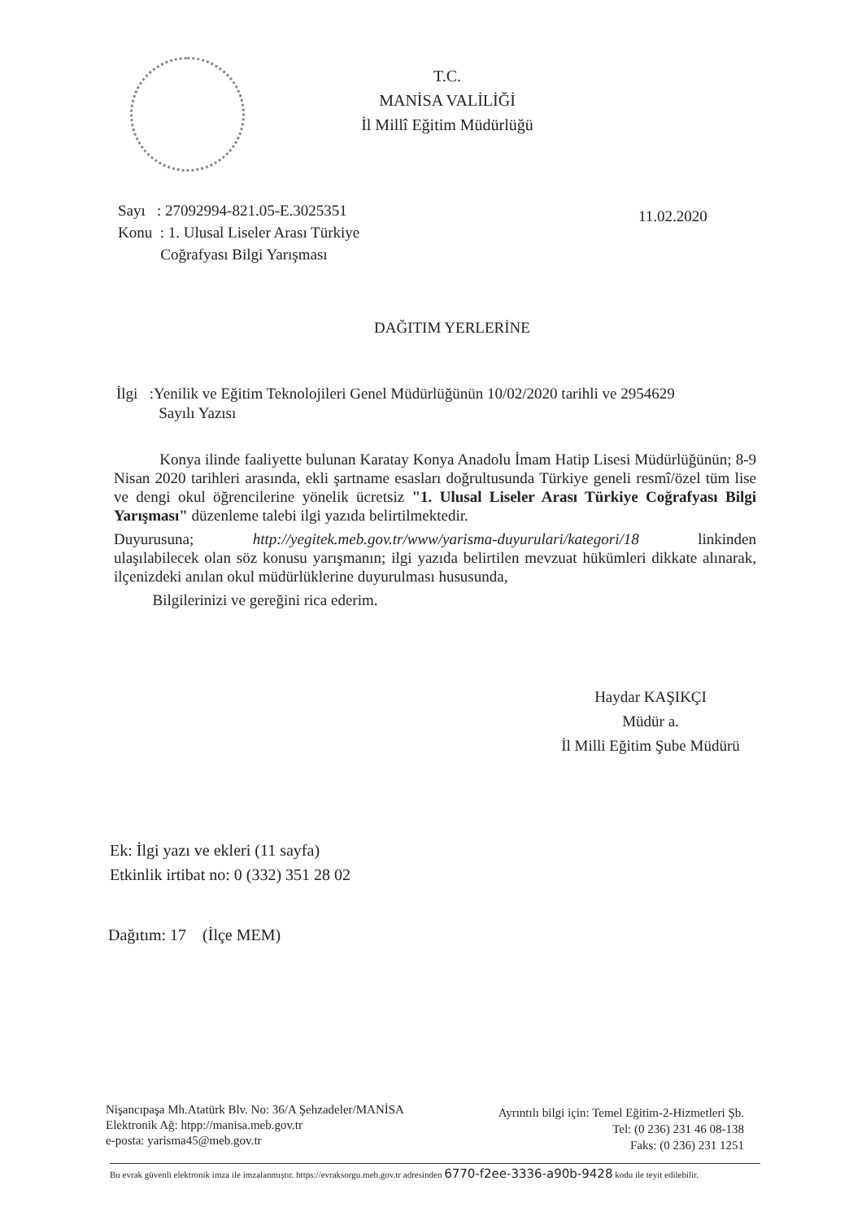T.C.
MANİSA VALİLİĞİ
İl Millî Eğitim Müdürlüğü
Sayı : 27092994-821.05-E.3025351
Konu : 1. Ulusal Liseler Arası Türkiye
Coğrafyası Bilgi Yarışması
11.02.2020
DAĞITIM YERLERİNE
İlgi :Yenilik ve Eğitim Teknolojileri Genel Müdürlüğünün 10/02/2020 tarihli ve 2954629
Sayılı Yazısı
Konya ilinde faaliyette bulunan Karatay Konya Anadolu İmam Hatip Lisesi Müdürlüğünün; 8-9 Nisan 2020 tarihleri arasında, ekli şartname esasları doğrultusunda Türkiye geneli resmî/özel tüm lise ve dengi okul öğrencilerine yönelik ücretsiz "1. Ulusal Liseler Arası Türkiye Coğrafyası Bilgi Yarışması" düzenleme talebi ilgi yazıda belirtilmektedir.
Duyurusuna; http://yegitek.meb.gov.tr/www/yarisma-duyurulari/kategori/18 linkinden ulaşılabilecek olan söz konusu yarışmanın; ilgi yazıda belirtilen mevzuat hükümleri dikkate alınarak, ilçenizdeki anılan okul müdürlüklerine duyurulması hususunda,
Bilgilerinizi ve gereğini rica ederim.
Haydar KAŞIKÇI
Müdür a.
İl Milli Eğitim Şube Müdürü
Ek: İlgi yazı ve ekleri (11 sayfa)
Etkinlik irtibat no: 0 (332) 351 28 02
Dağıtım: 17 (İlçe MEM)
Nişancıpaşa Mh.Atatürk Blv. No: 36/A Şehzadeler/MANİSA
Elektronik Ağ: htpp://manisa.meb.gov.tr
e-posta: yarisma45@meb.gov.tr
Ayrıntılı bilgi için: Temel Eğitim-2-Hizmetleri Şb.
Tel: (0 236) 231 46 08-138
Faks: (0 236) 231 1251
Bu evrak güvenli elektronik imza ile imzalanmıştır. https://evraksorgu.meb.gov.tr adresinden 6770-f2ee-3336-a90b-9428 kodu ile teyit edilebilir.